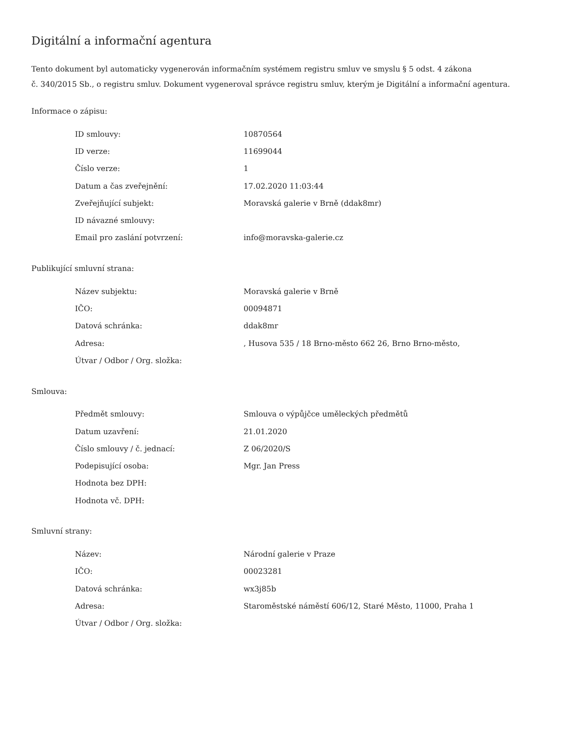Digitální a informační agentura
Tento dokument byl automaticky vygenerován informačním systémem registru smluv ve smyslu § 5 odst. 4 zákona
č. 340/2015 Sb., o registru smluv. Dokument vygeneroval správce registru smluv, kterým je Digitální a informační agentura.
Informace o zápisu:
| ID smlouvy: | 10870564 |
| ID verze: | 11699044 |
| Číslo verze: | 1 |
| Datum a čas zveřejnění: | 17.02.2020 11:03:44 |
| Zveřejňující subjekt: | Moravská galerie v Brně (ddak8mr) |
| ID návazné smlouvy: | |
| Email pro zaslání potvrzení: | info@moravska-galerie.cz |
Publikující smluvní strana:
| Název subjektu: | Moravská galerie v Brně |
| IČO: | 00094871 |
| Datová schránka: | ddak8mr |
| Adresa: | , Husova 535 / 18 Brno-město 662 26, Brno Brno-město, |
| Útvar / Odbor / Org. složka: | |
Smlouva:
| Předmět smlouvy: | Smlouva o výpůjčce uměleckých předmětů |
| Datum uzavření: | 21.01.2020 |
| Číslo smlouvy / č. jednací: | Z 06/2020/S |
| Podepisující osoba: | Mgr. Jan Press |
| Hodnota bez DPH: | |
| Hodnota vč. DPH: | |
Smluvní strany:
| Název: | Národní galerie v Praze |
| IČO: | 00023281 |
| Datová schránka: | wx3j85b |
| Adresa: | Staroměstské náměstí 606/12, Staré Město, 11000, Praha 1 |
| Útvar / Odbor / Org. složka: | |